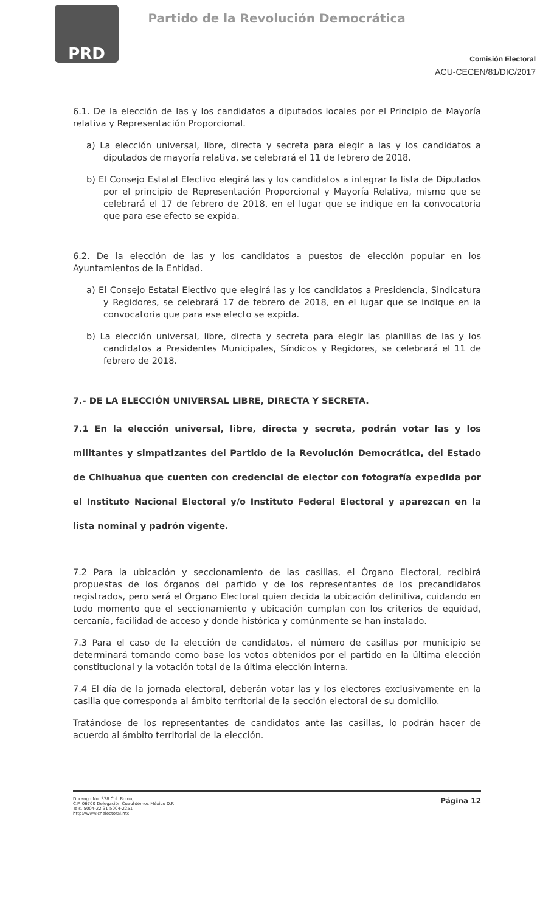PRD
Partido de la Revolución Democrática
Comisión Electoral
ACU-CECEN/81/DIC/2017
6.1. De la elección de las y los candidatos a diputados locales por el Principio de Mayoría relativa y Representación Proporcional.
a) La elección universal, libre, directa y secreta para elegir a las y los candidatos a diputados de mayoría relativa, se celebrará el 11 de febrero de 2018.
b) El Consejo Estatal Electivo elegirá las y los candidatos a integrar la lista de Diputados por el principio de Representación Proporcional y Mayoría Relativa, mismo que se celebrará el 17 de febrero de 2018, en el lugar que se indique en la convocatoria que para ese efecto se expida.
6.2. De la elección de las y los candidatos a puestos de elección popular en los Ayuntamientos de la Entidad.
a) El Consejo Estatal Electivo que elegirá las y los candidatos a Presidencia, Sindicatura y Regidores, se celebrará 17 de febrero de 2018, en el lugar que se indique en la convocatoria que para ese efecto se expida.
b) La elección universal, libre, directa y secreta para elegir las planillas de las y los candidatos a Presidentes Municipales, Síndicos y Regidores, se celebrará el 11 de febrero de 2018.
7.- DE LA ELECCIÓN UNIVERSAL LIBRE, DIRECTA Y SECRETA.
7.1 En la elección universal, libre, directa y secreta, podrán votar las y los militantes y simpatizantes del Partido de la Revolución Democrática, del Estado de Chihuahua que cuenten con credencial de elector con fotografía expedida por el Instituto Nacional Electoral y/o Instituto Federal Electoral y aparezcan en la lista nominal y padrón vigente.
7.2 Para la ubicación y seccionamiento de las casillas, el Órgano Electoral, recibirá propuestas de los órganos del partido y de los representantes de los precandidatos registrados, pero será el Órgano Electoral quien decida la ubicación definitiva, cuidando en todo momento que el seccionamiento y ubicación cumplan con los criterios de equidad, cercanía, facilidad de acceso y donde histórica y comúnmente se han instalado.
7.3 Para el caso de la elección de candidatos, el número de casillas por municipio se determinará tomando como base los votos obtenidos por el partido en la última elección constitucional y la votación total de la última elección interna.
7.4 El día de la jornada electoral, deberán votar las y los electores exclusivamente en la casilla que corresponda al ámbito territorial de la sección electoral de su domicilio.
Tratándose de los representantes de candidatos ante las casillas, lo podrán hacer de acuerdo al ámbito territorial de la elección.
Durango No. 338 Col. Roma,
C.P. 06700 Delegación Cuauhtémoc México D.F.
Tels. 5004-22 31 5004-2251
http://www.cnelectoral.mx
Página 12